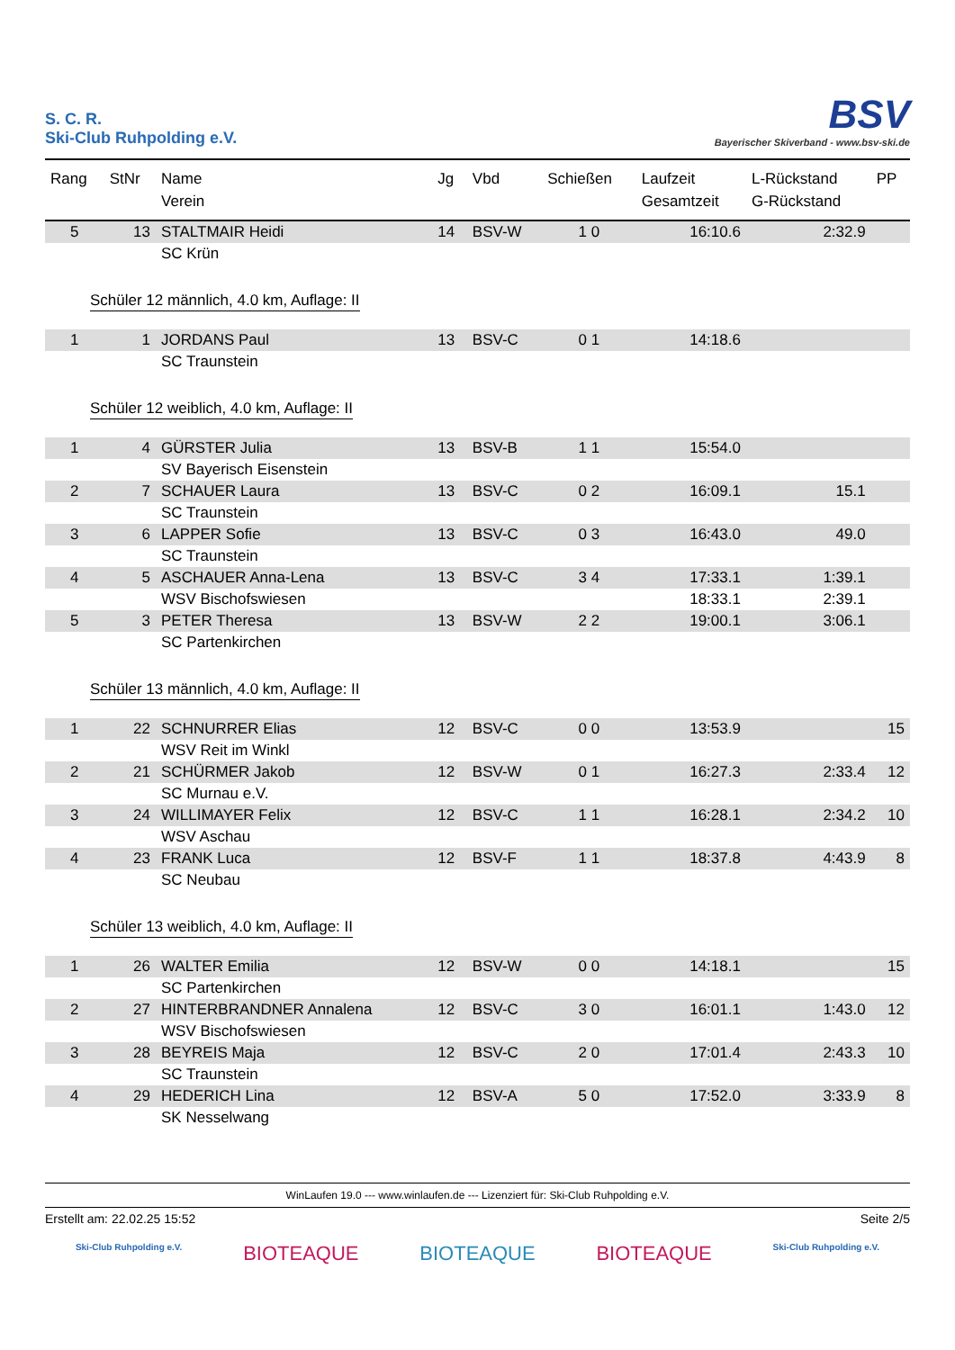S. C. R.
Ski-Club Ruhpolding e.V.
BSV
Bayerischer Skiverband - www.bsv-ski.de
| Rang | StNr | Name Verein | Jg | Vbd | Schießen | Laufzeit Gesamtzeit | L-Rückstand G-Rückstand | PP |
| --- | --- | --- | --- | --- | --- | --- | --- | --- |
| 5 | 13 | STALTMAIR Heidi | 14 | BSV-W | 1 0 | 16:10.6 | 2:32.9 | |
| | | SC Krün | | | | | | |
| Schüler 12 männlich, 4.0 km, Auflage: II | | | | | | | | |
| 1 | 1 | JORDANS Paul | 13 | BSV-C | 0 1 | 14:18.6 | | |
| | | SC Traunstein | | | | | | |
| Schüler 12 weiblich, 4.0 km, Auflage: II | | | | | | | | |
| 1 | 4 | GÜRSTER Julia | 13 | BSV-B | 1 1 | 15:54.0 | | |
| | | SV Bayerisch Eisenstein | | | | | | |
| 2 | 7 | SCHAUER Laura | 13 | BSV-C | 0 2 | 16:09.1 | 15.1 | |
| | | SC Traunstein | | | | | | |
| 3 | 6 | LAPPER Sofie | 13 | BSV-C | 0 3 | 16:43.0 | 49.0 | |
| | | SC Traunstein | | | | | | |
| 4 | 5 | ASCHAUER Anna-Lena | 13 | BSV-C | 3 4 | 17:33.1 | 1:39.1 | |
| | | WSV Bischofswiesen | | | | 18:33.1 | 2:39.1 | |
| 5 | 3 | PETER Theresa | 13 | BSV-W | 2 2 | 19:00.1 | 3:06.1 | |
| | | SC Partenkirchen | | | | | | |
| Schüler 13 männlich, 4.0 km, Auflage: II | | | | | | | | |
| 1 | 22 | SCHNURRER Elias | 12 | BSV-C | 0 0 | 13:53.9 | | 15 |
| | | WSV Reit im Winkl | | | | | | |
| 2 | 21 | SCHÜRMER Jakob | 12 | BSV-W | 0 1 | 16:27.3 | 2:33.4 | 12 |
| | | SC Murnau e.V. | | | | | | |
| 3 | 24 | WILLIMAYER Felix | 12 | BSV-C | 1 1 | 16:28.1 | 2:34.2 | 10 |
| | | WSV Aschau | | | | | | |
| 4 | 23 | FRANK Luca | 12 | BSV-F | 1 1 | 18:37.8 | 4:43.9 | 8 |
| | | SC Neubau | | | | | | |
| Schüler 13 weiblich, 4.0 km, Auflage: II | | | | | | | | |
| 1 | 26 | WALTER Emilia | 12 | BSV-W | 0 0 | 14:18.1 | | 15 |
| | | SC Partenkirchen | | | | | | |
| 2 | 27 | HINTERBRANDNER Annalena | 12 | BSV-C | 3 0 | 16:01.1 | 1:43.0 | 12 |
| | | WSV Bischofswiesen | | | | | | |
| 3 | 28 | BEYREIS Maja | 12 | BSV-C | 2 0 | 17:01.4 | 2:43.3 | 10 |
| | | SC Traunstein | | | | | | |
| 4 | 29 | HEDERICH Lina | 12 | BSV-A | 5 0 | 17:52.0 | 3:33.9 | 8 |
| | | SK Nesselwang | | | | | | |
WinLaufen 19.0 --- www.winlaufen.de --- Lizenziert für: Ski-Club Ruhpolding e.V.
Erstellt am: 22.02.25 15:52 Seite 2/5
Ski-Club Ruhpolding e.V. BIOTEAQUE BIOTEAQUE BIOTEAQUE Ski-Club Ruhpolding e.V.